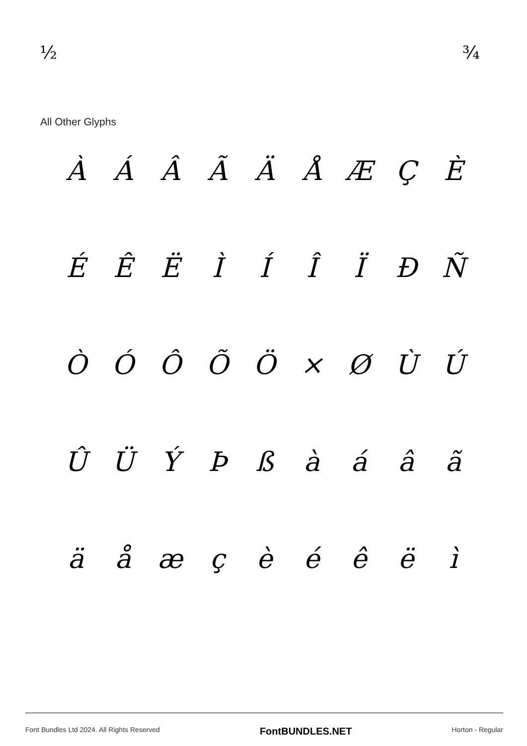½ ¾
All Other Glyphs
À
Á
Â
Ã
Ä
Å
Æ
Ç
È
É
Ê
Ë
Ì
Í
Î
Ï
Ð
Ñ
Ò
Ó
Ô
Õ
Ö
×
Ø
Ù
Ú
Û
Ü
Ý
Þ
ß
à
á
â
ã
ä
å
æ
ç
è
é
ê
ë
ì
Font Bundles Ltd 2024. All Rights Reserved FontBUNDLES.NET Horton - Regular